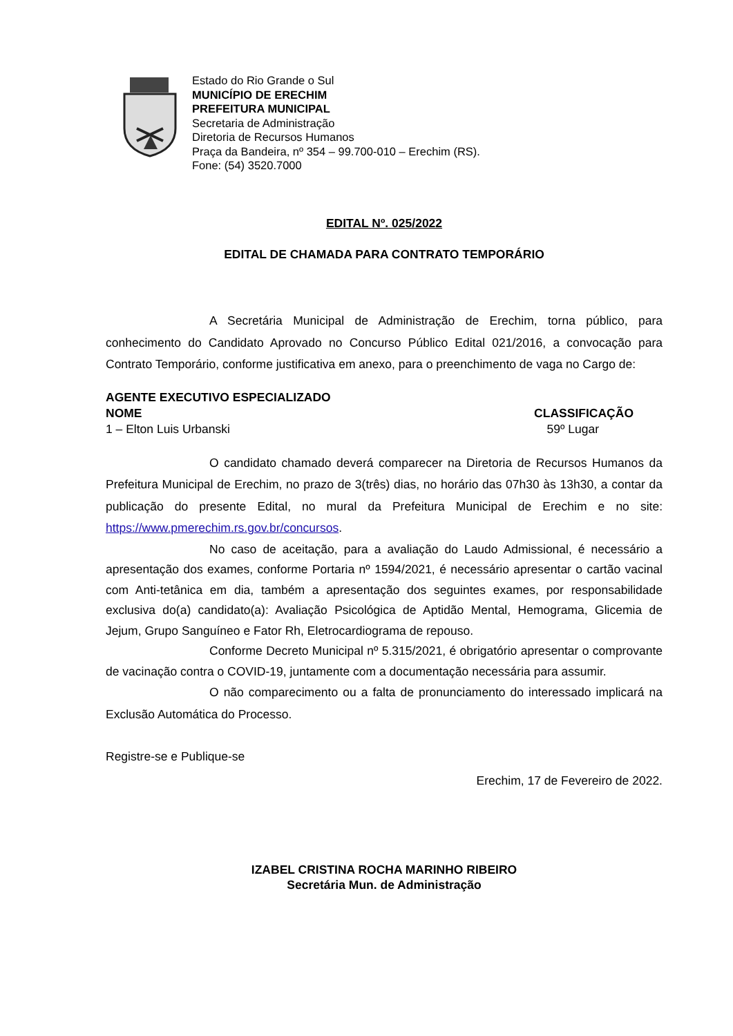Estado do Rio Grande o Sul
MUNICÍPIO DE ERECHIM
PREFEITURA MUNICIPAL
Secretaria de Administração
Diretoria de Recursos Humanos
Praça da Bandeira, nº 354 – 99.700-010 – Erechim (RS).
Fone: (54) 3520.7000
EDITAL Nº. 025/2022
EDITAL DE CHAMADA PARA CONTRATO TEMPORÁRIO
A Secretária Municipal de Administração de Erechim, torna público, para conhecimento do Candidato Aprovado no Concurso Público Edital 021/2016, a convocação para Contrato Temporário, conforme justificativa em anexo, para o preenchimento de vaga no Cargo de:
AGENTE EXECUTIVO ESPECIALIZADO
NOME CLASSIFICAÇÃO
1 – Elton Luis Urbanski 59º Lugar
O candidato chamado deverá comparecer na Diretoria de Recursos Humanos da Prefeitura Municipal de Erechim, no prazo de 3(três) dias, no horário das 07h30 às 13h30, a contar da publicação do presente Edital, no mural da Prefeitura Municipal de Erechim e no site: https://www.pmerechim.rs.gov.br/concursos.
No caso de aceitação, para a avaliação do Laudo Admissional, é necessário a apresentação dos exames, conforme Portaria nº 1594/2021, é necessário apresentar o cartão vacinal com Anti-tetânica em dia, também a apresentação dos seguintes exames, por responsabilidade exclusiva do(a) candidato(a): Avaliação Psicológica de Aptidão Mental, Hemograma, Glicemia de Jejum, Grupo Sanguíneo e Fator Rh, Eletrocardiograma de repouso.
Conforme Decreto Municipal nº 5.315/2021, é obrigatório apresentar o comprovante de vacinação contra o COVID-19, juntamente com a documentação necessária para assumir.
O não comparecimento ou a falta de pronunciamento do interessado implicará na Exclusão Automática do Processo.
Registre-se e Publique-se
Erechim, 17 de Fevereiro de 2022.
IZABEL CRISTINA ROCHA MARINHO RIBEIRO
Secretária Mun. de Administração